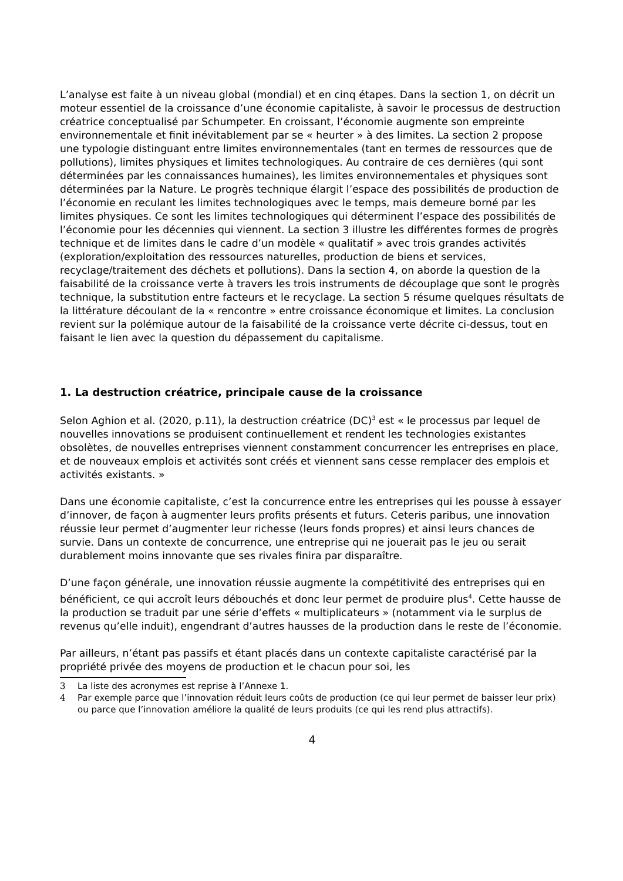L’analyse est faite à un niveau global (mondial) et en cinq étapes. Dans la section 1, on décrit un moteur essentiel de la croissance d’une économie capitaliste, à savoir le processus de destruction créatrice conceptualisé par Schumpeter. En croissant, l’économie augmente son empreinte environnementale et finit inévitablement par se « heurter » à des limites. La section 2 propose une typologie distinguant entre limites environnementales (tant en termes de ressources que de pollutions), limites physiques et limites technologiques. Au contraire de ces dernières (qui sont déterminées par les connaissances humaines), les limites environnementales et physiques sont déterminées par la Nature. Le progrès technique élargit l’espace des possibilités de production de l’économie en reculant les limites technologiques avec le temps, mais demeure borné par les limites physiques. Ce sont les limites technologiques qui déterminent l’espace des possibilités de l’économie pour les décennies qui viennent. La section 3 illustre les différentes formes de progrès technique et de limites dans le cadre d’un modèle « qualitatif » avec trois grandes activités (exploration/exploitation des ressources naturelles, production de biens et services, recyclage/traitement des déchets et pollutions). Dans la section 4, on aborde la question de la faisabilité de la croissance verte à travers les trois instruments de découplage que sont le progrès technique, la substitution entre facteurs et le recyclage. La section 5 résume quelques résultats de la littérature découlant de la « rencontre » entre croissance économique et limites. La conclusion revient sur la polémique autour de la faisabilité de la croissance verte décrite ci-dessus, tout en faisant le lien avec la question du dépassement du capitalisme.
1. La destruction créatrice, principale cause de la croissance
Selon Aghion et al. (2020, p.11), la destruction créatrice (DC)<sup>3</sup> est « le processus par lequel de nouvelles innovations se produisent continuellement et rendent les technologies existantes obsolètes, de nouvelles entreprises viennent constamment concurrencer les entreprises en place, et de nouveaux emplois et activités sont créés et viennent sans cesse remplacer des emplois et activités existants. »
Dans une économie capitaliste, c’est la concurrence entre les entreprises qui les pousse à essayer d’innover, de façon à augmenter leurs profits présents et futurs. Ceteris paribus, une innovation réussie leur permet d’augmenter leur richesse (leurs fonds propres) et ainsi leurs chances de survie. Dans un contexte de concurrence, une entreprise qui ne jouerait pas le jeu ou serait durablement moins innovante que ses rivales finira par disparaître.
D’une façon générale, une innovation réussie augmente la compétitivité des entreprises qui en bénéficient, ce qui accroît leurs débouchés et donc leur permet de produire plus<sup>4</sup>. Cette hausse de la production se traduit par une série d’effets « multiplicateurs » (notamment via le surplus de revenus qu’elle induit), engendrant d’autres hausses de la production dans le reste de l’économie.
Par ailleurs, n’étant pas passifs et étant placés dans un contexte capitaliste caractérisé par la propriété privée des moyens de production et le chacun pour soi, les
3 La liste des acronymes est reprise à l’Annexe 1.
4 Par exemple parce que l’innovation réduit leurs coûts de production (ce qui leur permet de baisser leur prix) ou parce que l’innovation améliore la qualité de leurs produits (ce qui les rend plus attractifs).
4